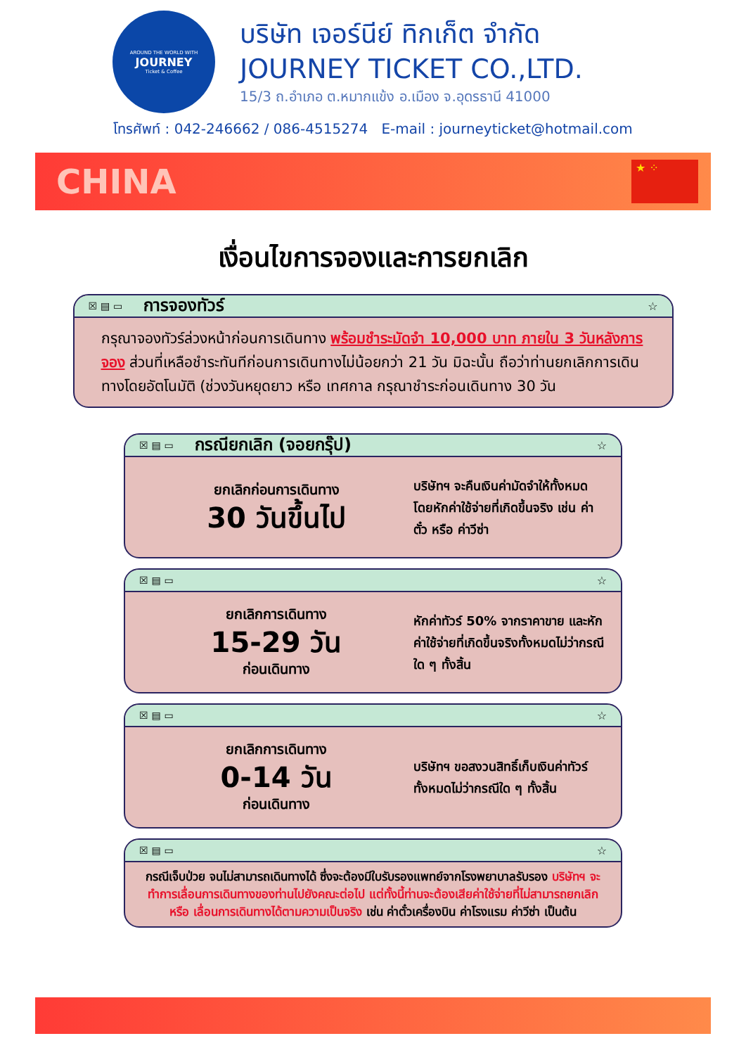AROUND THE WORLD WITH
JOURNEY
Ticket & Coffee
บริษัท เจอร์นีย์ ทิกเก็ต จำกัด
JOURNEY TICKET CO.,LTD.
15/3 ถ.อำเภอ ต.หมากแข้ง อ.เมือง จ.อุดรธานี 41000
โทรศัพท์ : 042-246662 / 086-4515274 E-mail : journeyticket@hotmail.com
CHINA
★ ⁘
เงื่อนไขการจองและการยกเลิก
☒ ▤ ▭ การจองทัวร์ ☆
กรุณาจองทัวร์ล่วงหน้าก่อนการเดินทาง พร้อมชำระมัดจำ 10,000 บาท ภายใน 3 วันหลังการจอง ส่วนที่เหลือชำระทันทีก่อนการเดินทางไม่น้อยกว่า 21 วัน มิฉะนั้น ถือว่าท่านยกเลิกการเดินทางโดยอัตโนมัติ (ช่วงวันหยุดยาว หรือ เทศกาล กรุณาชำระก่อนเดินทาง 30 วัน
☒ ▤ ▭ กรณียกเลิก (จอยกรุ๊ป) ☆
ยกเลิกก่อนการเดินทาง
30 วันขึ้นไป
บริษัทฯ จะคืนเงินค่ามัดจำให้ทั้งหมด โดยหักค่าใช้จ่ายที่เกิดขึ้นจริง เช่น ค่าตั๋ว หรือ ค่าวีซ่า
☒ ▤ ▭ ☆
ยกเลิกการเดินทาง
15-29 วัน
ก่อนเดินทาง
หักค่าทัวร์ 50% จากราคาขาย และหักค่าใช้จ่ายที่เกิดขึ้นจริงทั้งหมดไม่ว่ากรณีใด ๆ ทั้งสิ้น
☒ ▤ ▭ ☆
ยกเลิกการเดินทาง
0-14 วัน
ก่อนเดินทาง
บริษัทฯ ขอสงวนสิทธิ์เก็บเงินค่าทัวร์ทั้งหมดไม่ว่ากรณีใด ๆ ทั้งสิ้น
☒ ▤ ▭ ☆
กรณีเจ็บป่วย จนไม่สามารถเดินทางได้ ซึ่งจะต้องมีใบรับรองแพทย์จากโรงพยาบาลรับรอง บริษัทฯ จะทำการเลื่อนการเดินทางของท่านไปยังคณะต่อไป แต่ทั้งนี้ท่านจะต้องเสียค่าใช้จ่ายที่ไม่สามารถยกเลิก หรือ เลื่อนการเดินทางได้ตามความเป็นจริง เช่น ค่าตั๋วเครื่องบิน ค่าโรงแรม ค่าวีซ่า เป็นต้น